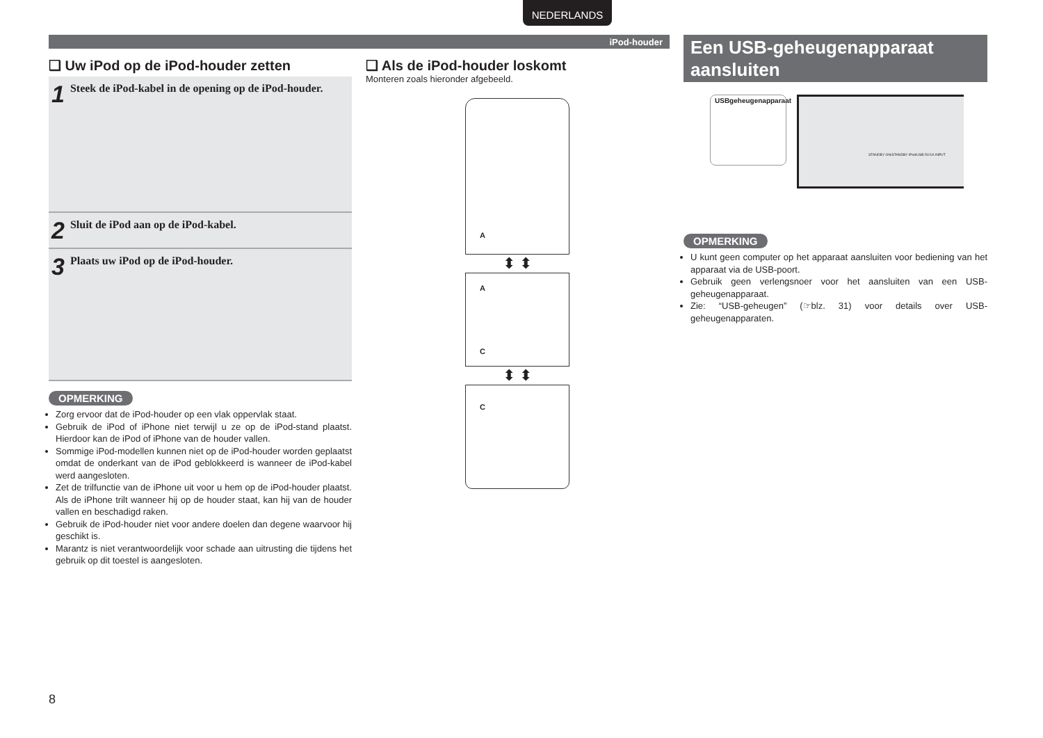NEDERLANDS
iPod-houder
❑ Uw iPod op de iPod-houder zetten
1 Steek de iPod-kabel in de opening op de iPod-houder.
2 Sluit de iPod aan op de iPod-kabel.
3 Plaats uw iPod op de iPod-houder.
OPMERKING
Zorg ervoor dat de iPod-houder op een vlak oppervlak staat.
Gebruik de iPod of iPhone niet terwijl u ze op de iPod-stand plaatst. Hierdoor kan de iPod of iPhone van de houder vallen.
Sommige iPod-modellen kunnen niet op de iPod-houder worden geplaatst omdat de onderkant van de iPod geblokkeerd is wanneer de iPod-kabel werd aangesloten.
Zet de trilfunctie van de iPhone uit voor u hem op de iPod-houder plaatst. Als de iPhone trilt wanneer hij op de houder staat, kan hij van de houder vallen en beschadigd raken.
Gebruik de iPod-houder niet voor andere doelen dan degene waarvoor hij geschikt is.
Marantz is niet verantwoordelijk voor schade aan uitrusting die tijdens het gebruik op dit toestel is aangesloten.
❑ Als de iPod-houder loskomt
Monteren zoals hieronder afgebeeld.
A
⬍ ⬍
A
C
⬍ ⬍
C
Een USB-geheugenapparaat aansluiten
USBgeheugenapparaat
STANDBY ON/STANDBY iPod/USB 5V/1A INPUT
OPMERKING
U kunt geen computer op het apparaat aansluiten voor bediening van het apparaat via de USB-poort.
Gebruik geen verlengsnoer voor het aansluiten van een USB-geheugenapparaat.
Zie: “USB-geheugen” (☞blz. 31) voor details over USB-geheugenapparaten.
8